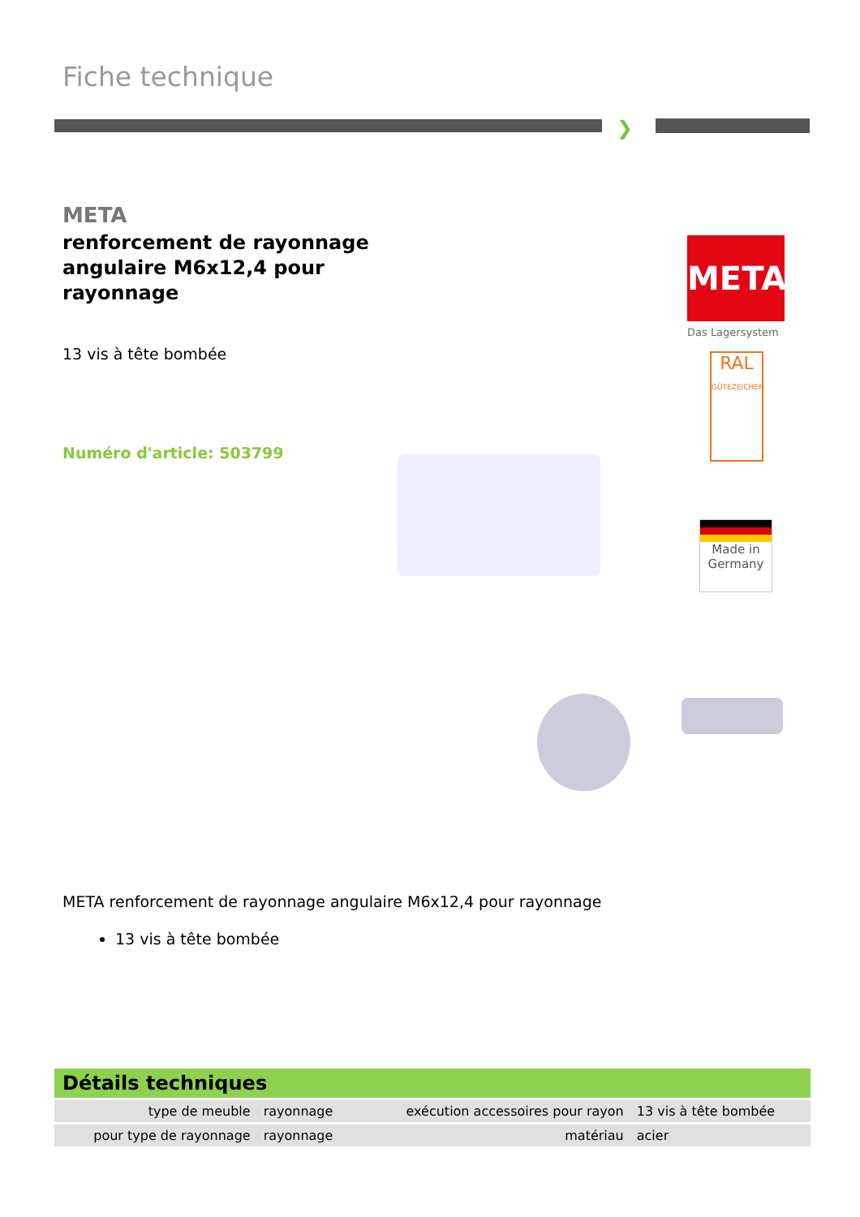Fiche technique
❯
META
renforcement de rayonnage angulaire M6x12,4 pour rayonnage
13 vis à tête bombée
Numéro d'article: 503799
META
Das Lagersystem
RAL
GÜTEZEICHEN
Made in
Germany
META renforcement de rayonnage angulaire M6x12,4 pour rayonnage
13 vis à tête bombée
Détails techniques
| type de meuble | rayonnage | exécution accessoires pour rayon | 13 vis à tête bombée |
| pour type de rayonnage | rayonnage | matériau | acier |